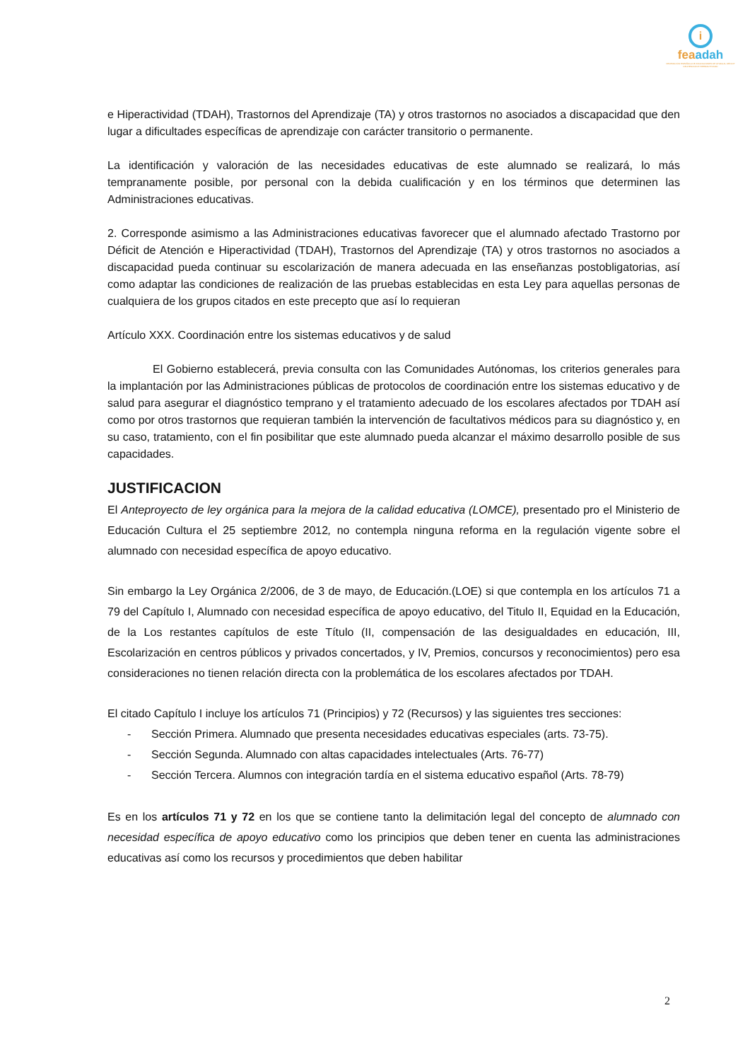i
feaadah
FEDERACIÓN ESPAÑOLA DE ASOCIACIONES DE AYUDA AL DÉFICIT DE ATENCIÓN E HIPERACTIVIDAD
e Hiperactividad (TDAH), Trastornos del Aprendizaje (TA) y otros trastornos no asociados a discapacidad que den lugar a dificultades específicas de aprendizaje con carácter transitorio o permanente.
La identificación y valoración de las necesidades educativas de este alumnado se realizará, lo más tempranamente posible, por personal con la debida cualificación y en los términos que determinen las Administraciones educativas.
2. Corresponde asimismo a las Administraciones educativas favorecer que el alumnado afectado Trastorno por Déficit de Atención e Hiperactividad (TDAH), Trastornos del Aprendizaje (TA) y otros trastornos no asociados a discapacidad pueda continuar su escolarización de manera adecuada en las enseñanzas postobligatorias, así como adaptar las condiciones de realización de las pruebas establecidas en esta Ley para aquellas personas de cualquiera de los grupos citados en este precepto que así lo requieran
Artículo XXX. Coordinación entre los sistemas educativos y de salud
El Gobierno establecerá, previa consulta con las Comunidades Autónomas, los criterios generales para la implantación por las Administraciones públicas de protocolos de coordinación entre los sistemas educativo y de salud para asegurar el diagnóstico temprano y el tratamiento adecuado de los escolares afectados por TDAH así como por otros trastornos que requieran también la intervención de facultativos médicos para su diagnóstico y, en su caso, tratamiento, con el fin posibilitar que este alumnado pueda alcanzar el máximo desarrollo posible de sus capacidades.
JUSTIFICACION
El Anteproyecto de ley orgánica para la mejora de la calidad educativa (LOMCE), presentado pro el Ministerio de Educación Cultura el 25 septiembre 2012, no contempla ninguna reforma en la regulación vigente sobre el alumnado con necesidad específica de apoyo educativo.
Sin embargo la Ley Orgánica 2/2006, de 3 de mayo, de Educación.(LOE) si que contempla en los artículos 71 a 79 del Capítulo I, Alumnado con necesidad específica de apoyo educativo, del Titulo II, Equidad en la Educación, de la Los restantes capítulos de este Título (II, compensación de las desigualdades en educación, III, Escolarización en centros públicos y privados concertados, y IV, Premios, concursos y reconocimientos) pero esa consideraciones no tienen relación directa con la problemática de los escolares afectados por TDAH.
El citado Capítulo I incluye los artículos 71 (Principios) y 72 (Recursos) y las siguientes tres secciones:
- Sección Primera. Alumnado que presenta necesidades educativas especiales (arts. 73-75).
- Sección Segunda. Alumnado con altas capacidades intelectuales (Arts. 76-77)
- Sección Tercera. Alumnos con integración tardía en el sistema educativo español (Arts. 78-79)
Es en los artículos 71 y 72 en los que se contiene tanto la delimitación legal del concepto de alumnado con necesidad específica de apoyo educativo como los principios que deben tener en cuenta las administraciones educativas así como los recursos y procedimientos que deben habilitar
2